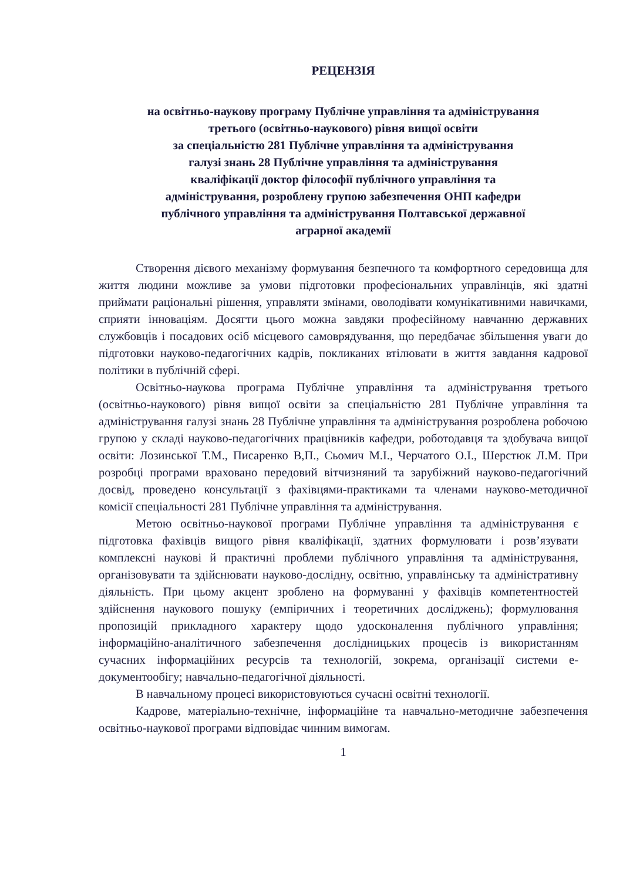РЕЦЕНЗІЯ
на освітньо-наукову програму Публічне управління та адміністрування
третього (освітньо-наукового) рівня вищої освіти
за спеціальністю 281 Публічне управління та адміністрування
галузі знань 28 Публічне управління та адміністрування
кваліфікації доктор філософії публічного управління та
адміністрування, розроблену групою забезпечення ОНП кафедри
публічного управління та адміністрування Полтавської державної
аграрної академії
Створення дієвого механізму формування безпечного та комфортного середовища для життя людини можливе за умови підготовки професіональних управлінців, які здатні приймати раціональні рішення, управляти змінами, оволодівати комунікативними навичками, сприяти інноваціям. Досягти цього можна завдяки професійному навчанню державних службовців і посадових осіб місцевого самоврядування, що передбачає збільшення уваги до підготовки науково-педагогічних кадрів, покликаних втілювати в життя завдання кадрової політики в публічній сфері.
Освітньо-наукова програма Публічне управління та адміністрування третього (освітньо-наукового) рівня вищої освіти за спеціальністю 281 Публічне управління та адміністрування галузі знань 28 Публічне управління та адміністрування розроблена робочою групою у складі науково-педагогічних працівників кафедри, роботодавця та здобувача вищої освіти: Лозинської Т.М., Писаренко В,П., Сьомич М.І., Черчатого О.І., Шерстюк Л.М. При розробці програми враховано передовий вітчизняний та зарубіжний науково-педагогічний досвід, проведено консультації з фахівцями-практиками та членами науково-методичної комісії спеціальності 281 Публічне управління та адміністрування.
Метою освітньо-наукової програми Публічне управління та адміністрування є підготовка фахівців вищого рівня кваліфікації, здатних формулювати і розв’язувати комплексні наукові й практичні проблеми публічного управління та адміністрування, організовувати та здійснювати науково-дослідну, освітню, управлінську та адміністративну діяльність. При цьому акцент зроблено на формуванні у фахівців компетентностей здійснення наукового пошуку (емпіричних і теоретичних досліджень); формулювання пропозицій прикладного характеру щодо удосконалення публічного управління; інформаційно-аналітичного забезпечення дослідницьких процесів із використанням сучасних інформаційних ресурсів та технологій, зокрема, організації системи е-документообігу; навчально-педагогічної діяльності.
В навчальному процесі використовуються сучасні освітні технології.
Кадрове, матеріально-технічне, інформаційне та навчально-методичне забезпечення освітньо-наукової програми відповідає чинним вимогам.
1